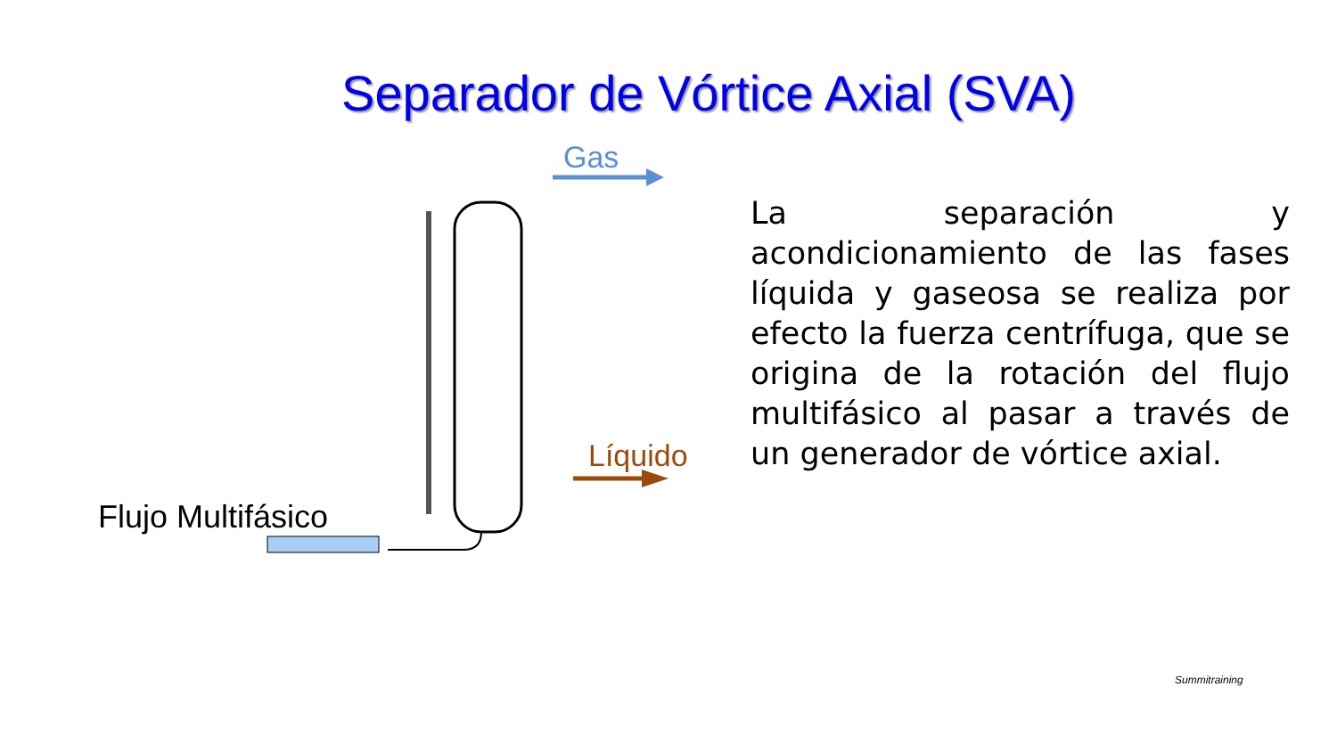Separador de Vórtice Axial (SVA)
Gas
Líquido
Flujo Multifásico
La separación y acondicionamiento de las fases líquida y gaseosa se realiza por efecto la fuerza centrífuga, que se origina de la rotación del flujo multifásico al pasar a través de un generador de vórtice axial.
Summitraining